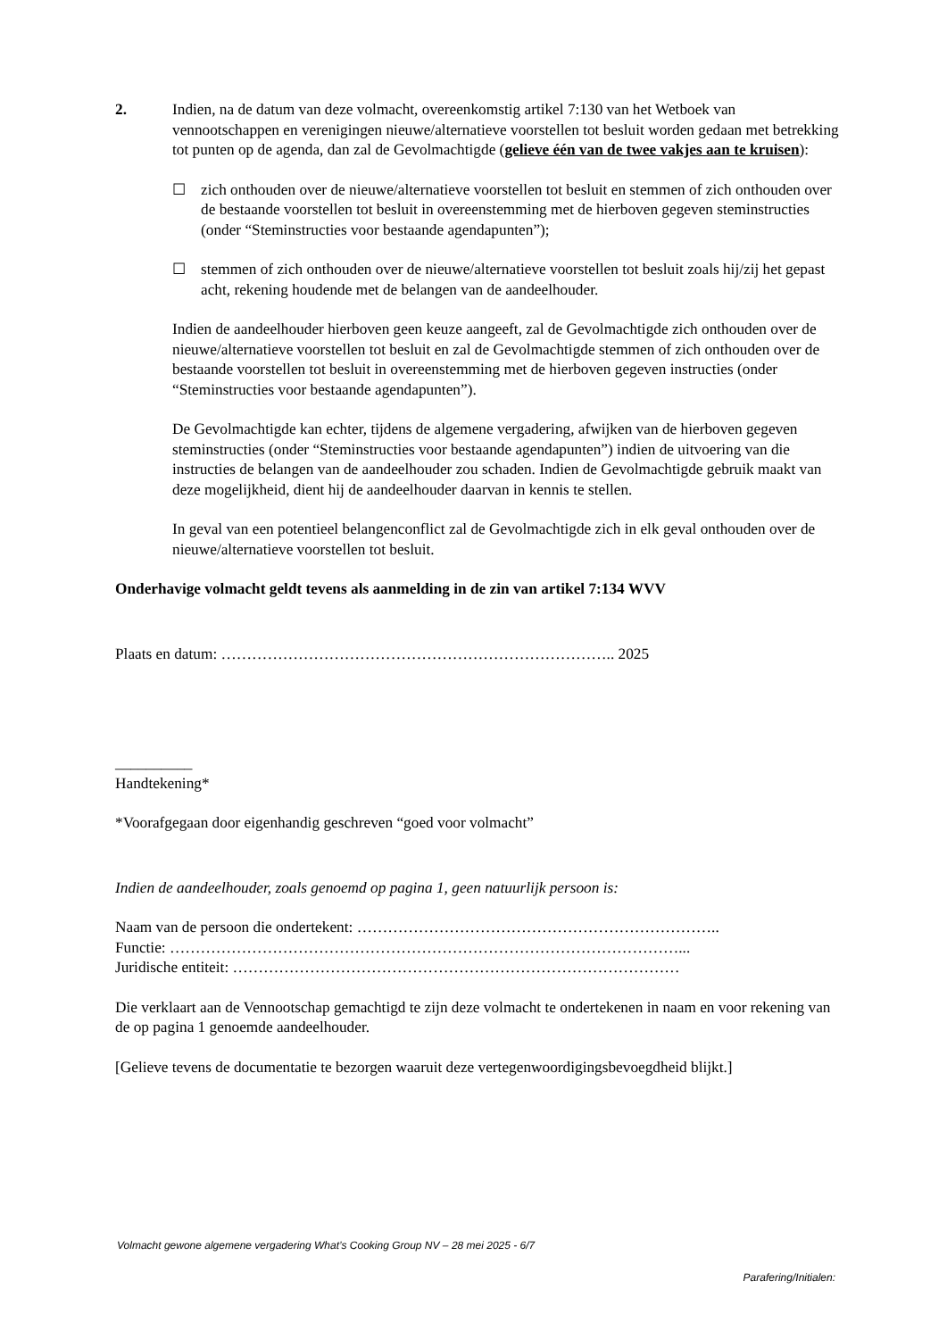2. Indien, na de datum van deze volmacht, overeenkomstig artikel 7:130 van het Wetboek van vennootschappen en verenigingen nieuwe/alternatieve voorstellen tot besluit worden gedaan met betrekking tot punten op de agenda, dan zal de Gevolmachtigde (gelieve één van de twee vakjes aan te kruisen):
☐ zich onthouden over de nieuwe/alternatieve voorstellen tot besluit en stemmen of zich onthouden over de bestaande voorstellen tot besluit in overeenstemming met de hierboven gegeven steminstructies (onder “Steminstructies voor bestaande agendapunten”);
☐ stemmen of zich onthouden over de nieuwe/alternatieve voorstellen tot besluit zoals hij/zij het gepast acht, rekening houdende met de belangen van de aandeelhouder.
Indien de aandeelhouder hierboven geen keuze aangeeft, zal de Gevolmachtigde zich onthouden over de nieuwe/alternatieve voorstellen tot besluit en zal de Gevolmachtigde stemmen of zich onthouden over de bestaande voorstellen tot besluit in overeenstemming met de hierboven gegeven instructies (onder “Steminstructies voor bestaande agendapunten”).
De Gevolmachtigde kan echter, tijdens de algemene vergadering, afwijken van de hierboven gegeven steminstructies (onder “Steminstructies voor bestaande agendapunten”) indien de uitvoering van die instructies de belangen van de aandeelhouder zou schaden. Indien de Gevolmachtigde gebruik maakt van deze mogelijkheid, dient hij de aandeelhouder daarvan in kennis te stellen.
In geval van een potentieel belangenconflict zal de Gevolmachtigde zich in elk geval onthouden over de nieuwe/alternatieve voorstellen tot besluit.
Onderhavige volmacht geldt tevens als aanmelding in de zin van artikel 7:134 WVV
Plaats en datum: ………………………………………………………………….. 2025
__________
Handtekening*
*Voorafgegaan door eigenhandig geschreven “goed voor volmacht”
Indien de aandeelhouder, zoals genoemd op pagina 1, geen natuurlijk persoon is:
Naam van de persoon die ondertekent: ……………………………………………………………..
Functie: ………………………………………………………………………………………...
Juridische entiteit: ……………………………………………………………………………
Die verklaart aan de Vennootschap gemachtigd te zijn deze volmacht te ondertekenen in naam en voor rekening van de op pagina 1 genoemde aandeelhouder.
[Gelieve tevens de documentatie te bezorgen waaruit deze vertegenwoordigingsbevoegdheid blijkt.]
Volmacht gewone algemene vergadering What’s Cooking Group NV – 28 mei 2025 - 6/7
Parafering/Initialen: